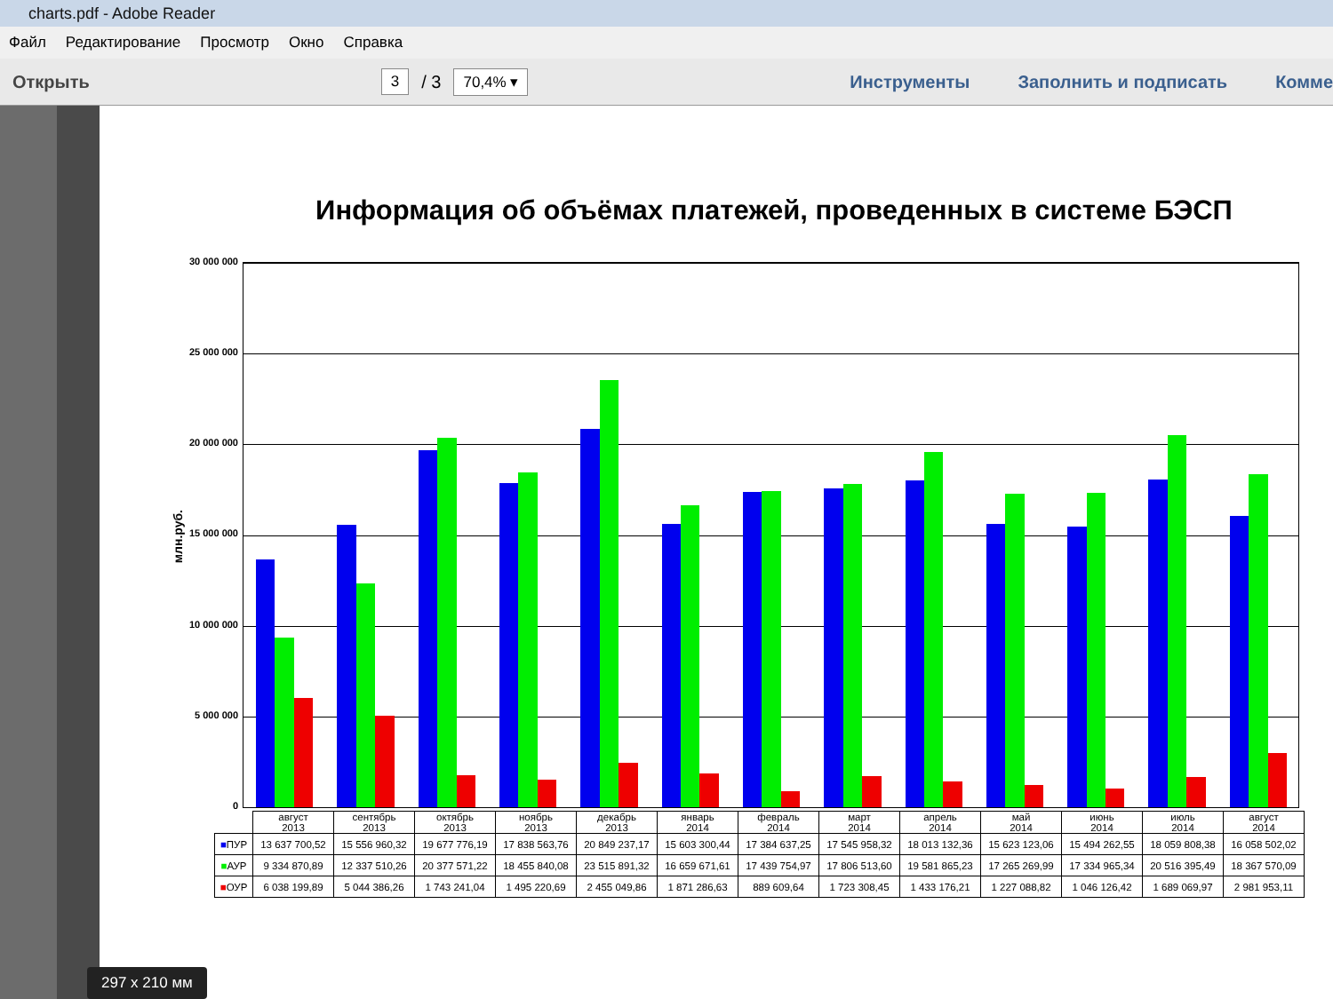charts.pdf - Adobe Reader
Файл Редактирование Просмотр Окно Справка
Открыть 3 / 3 70,4% ▾ Инструменты Заполнить и подписать Комме
Информация об объёмах платежей, проведенных в системе БЭСП
млн.руб.
30 000 000
25 000 000
20 000 000
15 000 000
10 000 000
5 000 000
0
| | август 2013 | сентябрь 2013 | октябрь 2013 | ноябрь 2013 | декабрь 2013 | январь 2014 | февраль 2014 | март 2014 | апрель 2014 | май 2014 | июнь 2014 | июль 2014 | август 2014 |
| --- | --- | --- | --- | --- | --- | --- | --- | --- | --- | --- | --- | --- | --- |
| ■ ПУР | 13 637 700,52 | 15 556 960,32 | 19 677 776,19 | 17 838 563,76 | 20 849 237,17 | 15 603 300,44 | 17 384 637,25 | 17 545 958,32 | 18 013 132,36 | 15 623 123,06 | 15 494 262,55 | 18 059 808,38 | 16 058 502,02 |
| ■ АУР | 9 334 870,89 | 12 337 510,26 | 20 377 571,22 | 18 455 840,08 | 23 515 891,32 | 16 659 671,61 | 17 439 754,97 | 17 806 513,60 | 19 581 865,23 | 17 265 269,99 | 17 334 965,34 | 20 516 395,49 | 18 367 570,09 |
| ■ ОУР | 6 038 199,89 | 5 044 386,26 | 1 743 241,04 | 1 495 220,69 | 2 455 049,86 | 1 871 286,63 | 889 609,64 | 1 723 308,45 | 1 433 176,21 | 1 227 088,82 | 1 046 126,42 | 1 689 069,97 | 2 981 953,11 |
297 x 210 мм